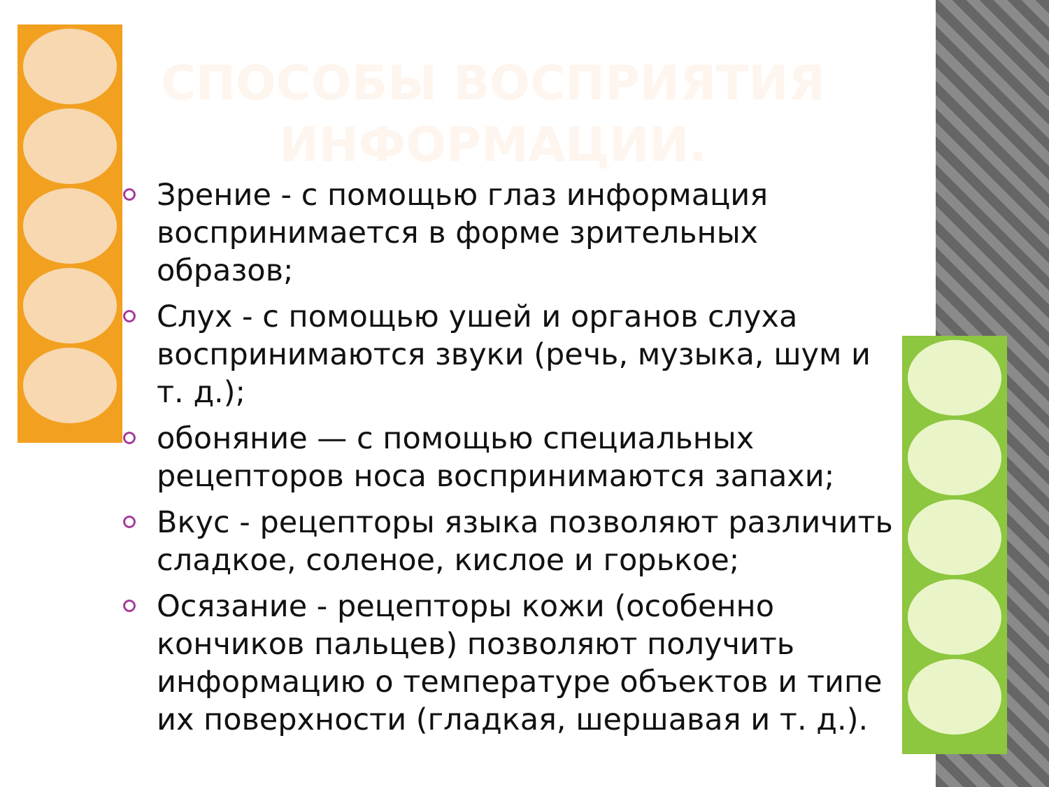СПОСОБЫ ВОСПРИЯТИЯ ИНФОРМАЦИИ.
Зрение - с помощью глаз информация воспринимается в форме зрительных образов;
Слух - с помощью ушей и органов слуха воспринимаются звуки (речь, музыка, шум и т. д.);
обоняние — с помощью специальных рецепторов носа воспринимаются запахи;
Вкус - рецепторы языка позволяют различить сладкое, соленое, кислое и горькое;
Осязание - рецепторы кожи (особенно кончиков пальцев) позволяют получить информацию о температуре объектов и типе их поверхности (гладкая, шершавая и т. д.).